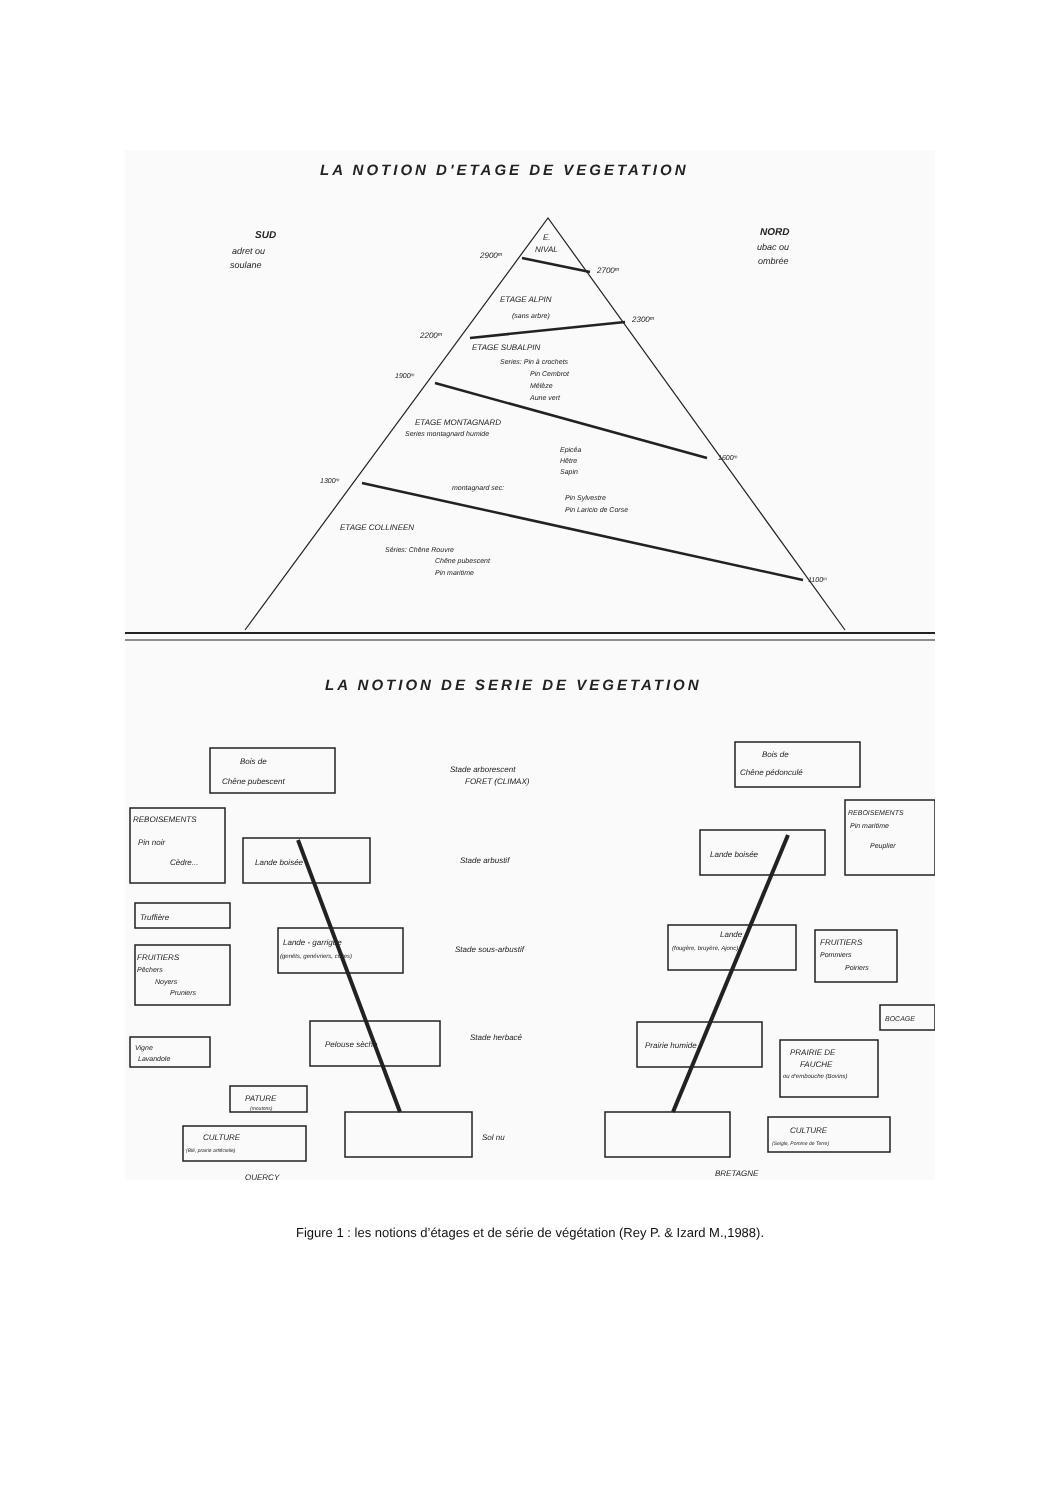LA NOTION D'ETAGE DE VEGETATION
SUD
adret ou
soulane
NORD
ubac ou
ombrée
E.
NIVAL
2900ᵐ
2700ᵐ
ETAGE ALPIN
(sans arbre)
2300ᵐ
2200ᵐ
ETAGE SUBALPIN
Series: Pin à crochets
Pin Cembrot
Mélèze
Aune vert
1900ᵐ
ETAGE MONTAGNARD
Series montagnard humide
Epicéa
Hêtre
Sapin
1600ᵐ
1300ᵐ
montagnard sec:
Pin Sylvestre
Pin Laricio de Corse
ETAGE COLLINEEN
Séries: Chêne Rouvre
Chêne pubescent
Pin maritime
1100ᵐ
LA NOTION DE SERIE DE VEGETATION
Bois de
Chêne pubescent
REBOISEMENTS
Pin noir
Cèdre...
Lande boisée
Truffière
Lande - garrigue
(genêts, genévriers, cistes)
FRUITIERS
Pêchers
Noyers
Pruniers
Pelouse sèche
Vigne
Lavandole
PATURE
(moutons)
CULTURE
(Blé, prairie artificielle)
Stade arborescent
FORET (CLIMAX)
Stade arbustif
Stade sous-arbustif
Stade herbacé
Sol nu
Bois de
Chêne pédonculé
REBOISEMENTS
Pin maritime
Peuplier
Lande boisée
Lande
(fougère, bruyère, Ajonc)
FRUITIERS
Pommiers
Poiriers
BOCAGE
Prairie humide
PRAIRIE DE
FAUCHE
ou d'embouche (Bovins)
CULTURE
(Seigle, Pomme de Terre)
QUERCY
BRETAGNE
Figure 1 : les notions d’étages et de série de végétation (Rey P. & Izard M.,1988).